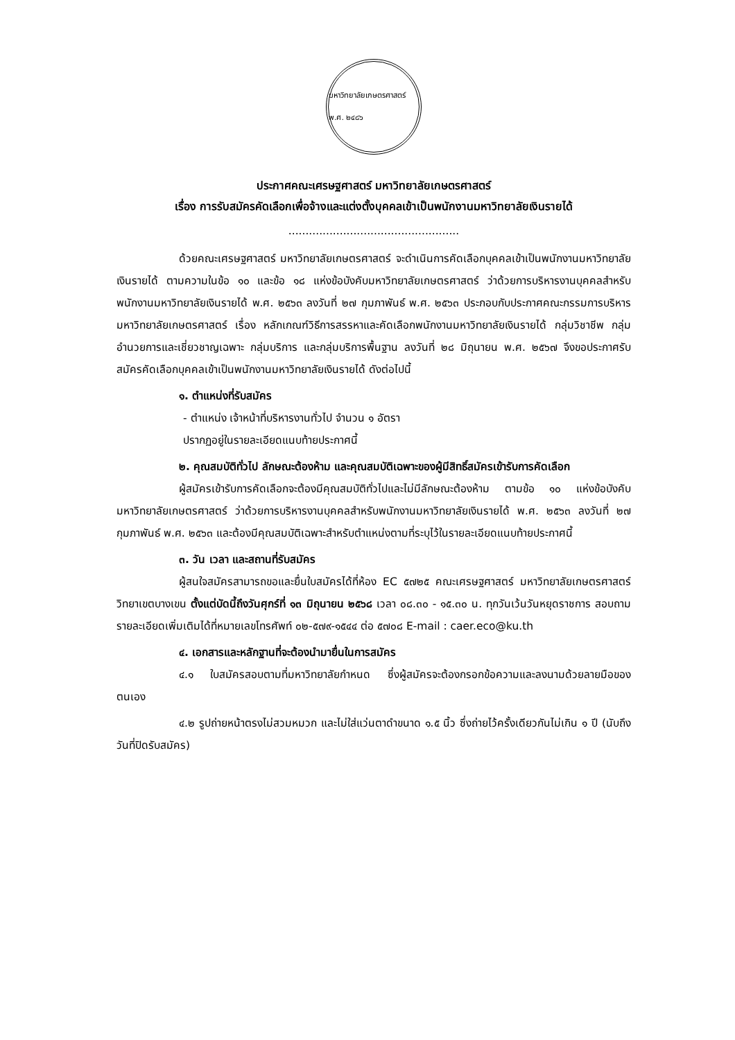มหาวิทยาลัยเกษตรศาสตร์ พ.ศ. ๒๔๘๖
ประกาศคณะเศรษฐศาสตร์ มหาวิทยาลัยเกษตรศาสตร์
เรื่อง การรับสมัครคัดเลือกเพื่อจ้างและแต่งตั้งบุคคลเข้าเป็นพนักงานมหาวิทยาลัยเงินรายได้
..................................................
ด้วยคณะเศรษฐศาสตร์ มหาวิทยาลัยเกษตรศาสตร์ จะดำเนินการคัดเลือกบุคคลเข้าเป็นพนักงานมหาวิทยาลัยเงินรายได้ ตามความในข้อ ๑๐ และข้อ ๑๘ แห่งข้อบังคับมหาวิทยาลัยเกษตรศาสตร์ ว่าด้วยการบริหารงานบุคคลสำหรับพนักงานมหาวิทยาลัยเงินรายได้ พ.ศ. ๒๕๖๓ ลงวันที่ ๒๗ กุมภาพันธ์ พ.ศ. ๒๕๖๓ ประกอบกับประกาศคณะกรรมการบริหารมหาวิทยาลัยเกษตรศาสตร์ เรื่อง หลักเกณฑ์วิธีการสรรหาและคัดเลือกพนักงานมหาวิทยาลัยเงินรายได้ กลุ่มวิชาชีพ กลุ่มอำนวยการและเชี่ยวชาญเฉพาะ กลุ่มบริการ และกลุ่มบริการพื้นฐาน ลงวันที่ ๒๘ มิถุนายน พ.ศ. ๒๕๖๗ จึงขอประกาศรับสมัครคัดเลือกบุคคลเข้าเป็นพนักงานมหาวิทยาลัยเงินรายได้ ดังต่อไปนี้
๑. ตำแหน่งที่รับสมัคร
- ตำแหน่ง เจ้าหน้าที่บริหารงานทั่วไป จำนวน ๑ อัตรา
ปรากฏอยู่ในรายละเอียดแนบท้ายประกาศนี้
๒. คุณสมบัติทั่วไป ลักษณะต้องห้าม และคุณสมบัติเฉพาะของผู้มีสิทธิ์สมัครเข้ารับการคัดเลือก
ผู้สมัครเข้ารับการคัดเลือกจะต้องมีคุณสมบัติทั่วไปและไม่มีลักษณะต้องห้าม ตามข้อ ๑๐ แห่งข้อบังคับมหาวิทยาลัยเกษตรศาสตร์ ว่าด้วยการบริหารงานบุคคลสำหรับพนักงานมหาวิทยาลัยเงินรายได้ พ.ศ. ๒๕๖๓ ลงวันที่ ๒๗ กุมภาพันธ์ พ.ศ. ๒๕๖๓ และต้องมีคุณสมบัติเฉพาะสำหรับตำแหน่งตามที่ระบุไว้ในรายละเอียดแนบท้ายประกาศนี้
๓. วัน เวลา และสถานที่รับสมัคร
ผู้สนใจสมัครสามารถขอและยื่นใบสมัครได้ที่ห้อง EC ๕๗๒๕ คณะเศรษฐศาสตร์ มหาวิทยาลัยเกษตรศาสตร์ วิทยาเขตบางเขน ตั้งแต่บัดนี้ถึงวันศุกร์ที่ ๑๓ มิถุนายน ๒๕๖๘ เวลา ๐๘.๓๐ - ๑๕.๓๐ น. ทุกวันเว้นวันหยุดราชการ สอบถามรายละเอียดเพิ่มเติมได้ที่หมายเลขโทรศัพท์ ๐๒-๕๗๙-๑๕๔๔ ต่อ ๕๗๐๘ E-mail : caer.eco@ku.th
๔. เอกสารและหลักฐานที่จะต้องนำมายื่นในการสมัคร
๔.๑ ใบสมัครสอบตามที่มหาวิทยาลัยกำหนด ซึ่งผู้สมัครจะต้องกรอกข้อความและลงนามด้วยลายมือของตนเอง
๔.๒ รูปถ่ายหน้าตรงไม่สวมหมวก และไม่ใส่แว่นตาดำขนาด ๑.๕ นิ้ว ซึ่งถ่ายไว้ครั้งเดียวกันไม่เกิน ๑ ปี (นับถึงวันที่ปิดรับสมัคร)